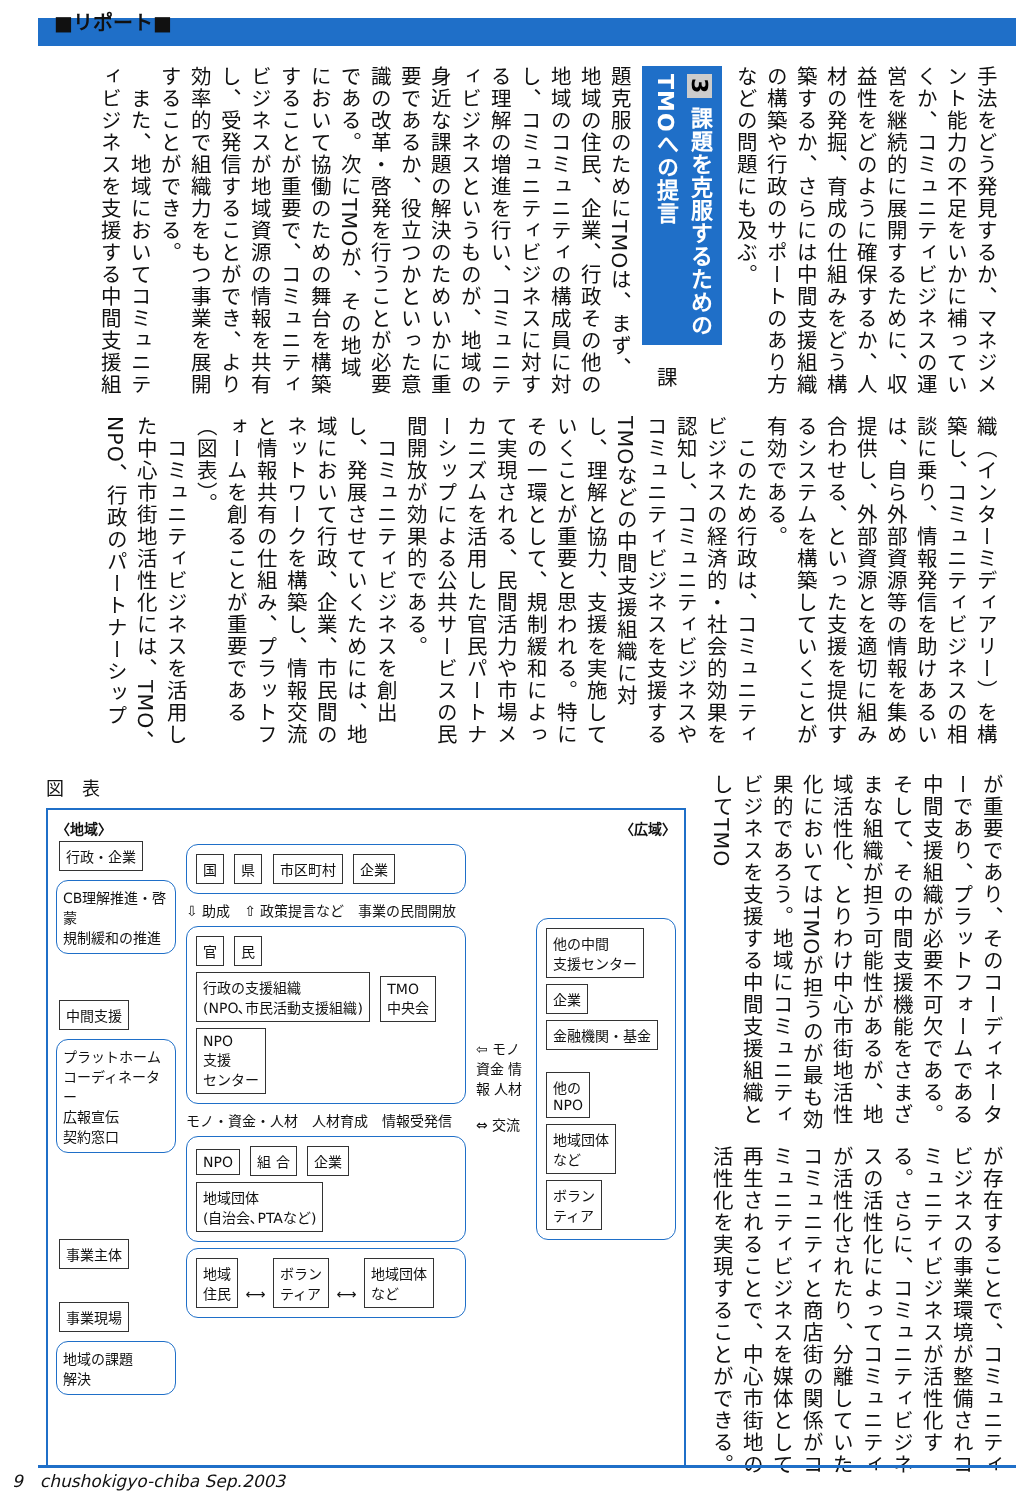■リポート■
手法をどう発見するか、マネジメント能力の不足をいかに補っていくか、コミュニティビジネスの運営を継続的に展開するために、収益性をどのように確保するか、人材の発掘、育成の仕組みをどう構築するか、さらには中間支援組織の構築や行政のサポートのあり方などの問題にも及ぶ。 3 課題を克服するための
TMOへの提言　課題克服のためにTMOは、まず、地域の住民、企業、行政その他の地域のコミュニティの構成員に対し、コミュニティビジネスに対する理解の増進を行い、コミュニティビジネスというものが、地域の身近な課題の解決のためいかに重要であるか、役立つかといった意識の改革・啓発を行うことが必要である。次にTMOが、その地域において協働のための舞台を構築することが重要で、コミュニティビジネスが地域資源の情報を共有し、受発信することができ、より効率的で組織力をもつ事業を展開することができる。
　また、地域においてコミュニティビジネスを支援する中間支援組
織（インターミディアリー）を構築し、コミュニティビジネスの相談に乗り、情報発信を助けあるいは、自ら外部資源等の情報を集め提供し、外部資源とを適切に組み合わせる、といった支援を提供するシステムを構築していくことが有効である。
　このため行政は、コミュニティビジネスの経済的・社会的効果を認知し、コミュニティビジネスやコミュニティビジネスを支援するTMOなどの中間支援組織に対し、理解と協力、支援を実施していくことが重要と思われる。特にその一環として、規制緩和によって実現される、民間活力や市場メカニズムを活用した官民パートナーシップによる公共サービスの民間開放が効果的である。
　コミュニティビジネスを創出し、発展させていくためには、地域において行政、企業、市民間のネットワークを構築し、情報交流と情報共有の仕組み、プラットフォームを創ることが重要である（図表）。
　コミュニティビジネスを活用した中心市街地活性化には、TMO、NPO、行政のパートナーシップ
が重要であり、そのコーディネーターであり、プラットフォームである中間支援組織が必要不可欠である。そして、その中間支援機能をさまざまな組織が担う可能性があるが、地域活性化、とりわけ中心市街地活性化においてはTMOが担うのが最も効果的であろう。地域にコミュニティビジネスを支援する中間支援組織としてTMO
が存在することで、コミュニティビジネスの事業環境が整備されコミュニティビジネスが活性化する。さらに、コミュニティビジネスの活性化によってコミュニティが活性化されたり、分離していたコミュニティと商店街の関係がコミュニティビジネスを媒体として再生されることで、中心市街地の活性化を実現することができる。
図　表
〈地域〉 〈広域〉
行政・企業
CB理解推進・啓蒙
規制緩和の推進
中間支援
プラットホーム
コーディネーター
広報宣伝
契約窓口
事業主体
事業現場
地域の課題
解決
国 県 市区町村 企業
⇩ 助成　⇧ 政策提言など　事業の民間開放
官 民
行政の支援組織
(NPO､市民活動支援組織) TMO
中央会 NPO
支援
センター
モノ・資金・人材　人材育成　情報受発信
NPO 組 合 企業 地域団体
(自治会､PTAなど)
地域
住民 ⟷ ボラン
ティア ⟷ 地域団体
など
⇦ モノ 資金 情報 人材
⇔ 交流
他の中間
支援センター 企業 金融機関・基金
他の
NPO 地域団体
など ボラン
ティア
9　chushokigyo-chiba Sep.2003